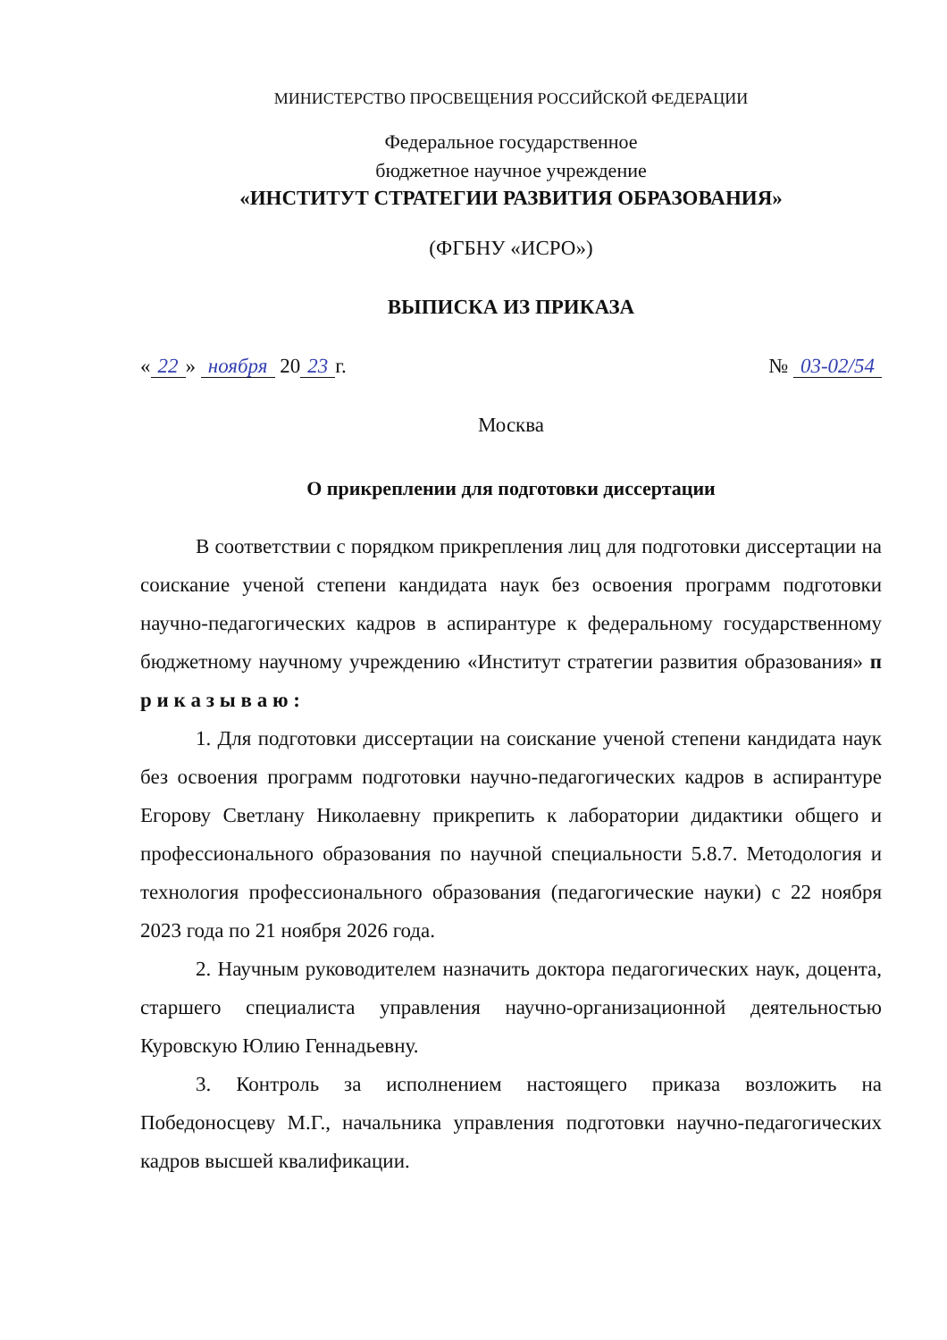МИНИСТЕРСТВО ПРОСВЕЩЕНИЯ РОССИЙСКОЙ ФЕДЕРАЦИИ
Федеральное государственное
бюджетное научное учреждение
«ИНСТИТУТ СТРАТЕГИИ РАЗВИТИЯ ОБРАЗОВАНИЯ»
(ФГБНУ «ИСРО»)
ВЫПИСКА ИЗ ПРИКАЗА
« 22 » ноября 20 23 г. № 03-02/54
Москва
О прикреплении для подготовки диссертации
В соответствии с порядком прикрепления лиц для подготовки диссертации на соискание ученой степени кандидата наук без освоения программ подготовки научно-педагогических кадров в аспирантуре к федеральному государственному бюджетному научному учреждению «Институт стратегии развития образования» п р и к а з ы в а ю :
1. Для подготовки диссертации на соискание ученой степени кандидата наук без освоения программ подготовки научно-педагогических кадров в аспирантуре Егорову Светлану Николаевну прикрепить к лаборатории дидактики общего и профессионального образования по научной специальности 5.8.7. Методология и технология профессионального образования (педагогические науки) с 22 ноября 2023 года по 21 ноября 2026 года.
2. Научным руководителем назначить доктора педагогических наук, доцента, старшего специалиста управления научно-организационной деятельностью Куровскую Юлию Геннадьевну.
3. Контроль за исполнением настоящего приказа возложить на Победоносцеву М.Г., начальника управления подготовки научно-педагогических кадров высшей квалификации.